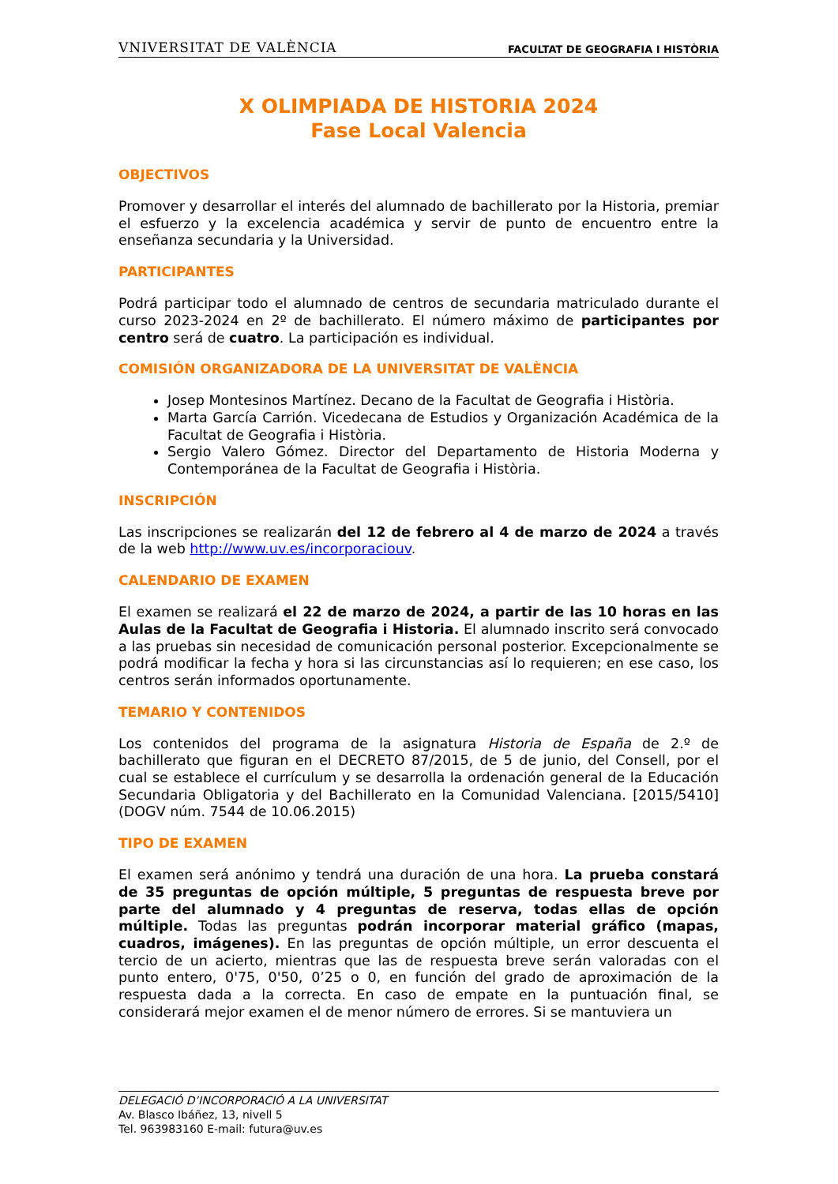VNIVERSITAT DE VALÈNCIA FACULTAT DE GEOGRAFIA I HISTÒRIA
X OLIMPIADA DE HISTORIA 2024
Fase Local Valencia
OBJECTIVOS
Promover y desarrollar el interés del alumnado de bachillerato por la Historia, premiar el esfuerzo y la excelencia académica y servir de punto de encuentro entre la enseñanza secundaria y la Universidad.
PARTICIPANTES
Podrá participar todo el alumnado de centros de secundaria matriculado durante el curso 2023-2024 en 2º de bachillerato. El número máximo de participantes por centro será de cuatro. La participación es individual.
COMISIÓN ORGANIZADORA DE LA UNIVERSITAT DE VALÈNCIA
Josep Montesinos Martínez. Decano de la Facultat de Geografia i Història.
Marta García Carrión. Vicedecana de Estudios y Organización Académica de la Facultat de Geografia i Història.
Sergio Valero Gómez. Director del Departamento de Historia Moderna y Contemporánea de la Facultat de Geografia i Història.
INSCRIPCIÓN
Las inscripciones se realizarán del 12 de febrero al 4 de marzo de 2024 a través de la web http://www.uv.es/incorporaciouv.
CALENDARIO DE EXAMEN
El examen se realizará el 22 de marzo de 2024, a partir de las 10 horas en las Aulas de la Facultat de Geografia i Historia. El alumnado inscrito será convocado a las pruebas sin necesidad de comunicación personal posterior. Excepcionalmente se podrá modificar la fecha y hora si las circunstancias así lo requieren; en ese caso, los centros serán informados oportunamente.
TEMARIO Y CONTENIDOS
Los contenidos del programa de la asignatura Historia de España de 2.º de bachillerato que figuran en el DECRETO 87/2015, de 5 de junio, del Consell, por el cual se establece el currículum y se desarrolla la ordenación general de la Educación Secundaria Obligatoria y del Bachillerato en la Comunidad Valenciana. [2015/5410] (DOGV núm. 7544 de 10.06.2015)
TIPO DE EXAMEN
El examen será anónimo y tendrá una duración de una hora. La prueba constará de 35 preguntas de opción múltiple, 5 preguntas de respuesta breve por parte del alumnado y 4 preguntas de reserva, todas ellas de opción múltiple. Todas las preguntas podrán incorporar material gráfico (mapas, cuadros, imágenes). En las preguntas de opción múltiple, un error descuenta el tercio de un acierto, mientras que las de respuesta breve serán valoradas con el punto entero, 0'75, 0'50, 0’25 o 0, en función del grado de aproximación de la respuesta dada a la correcta. En caso de empate en la puntuación final, se considerará mejor examen el de menor número de errores. Si se mantuviera un
DELEGACIÓ D’INCORPORACIÓ A LA UNIVERSITAT
Av. Blasco Ibáñez, 13, nivell 5
Tel. 963983160 E-mail: futura@uv.es